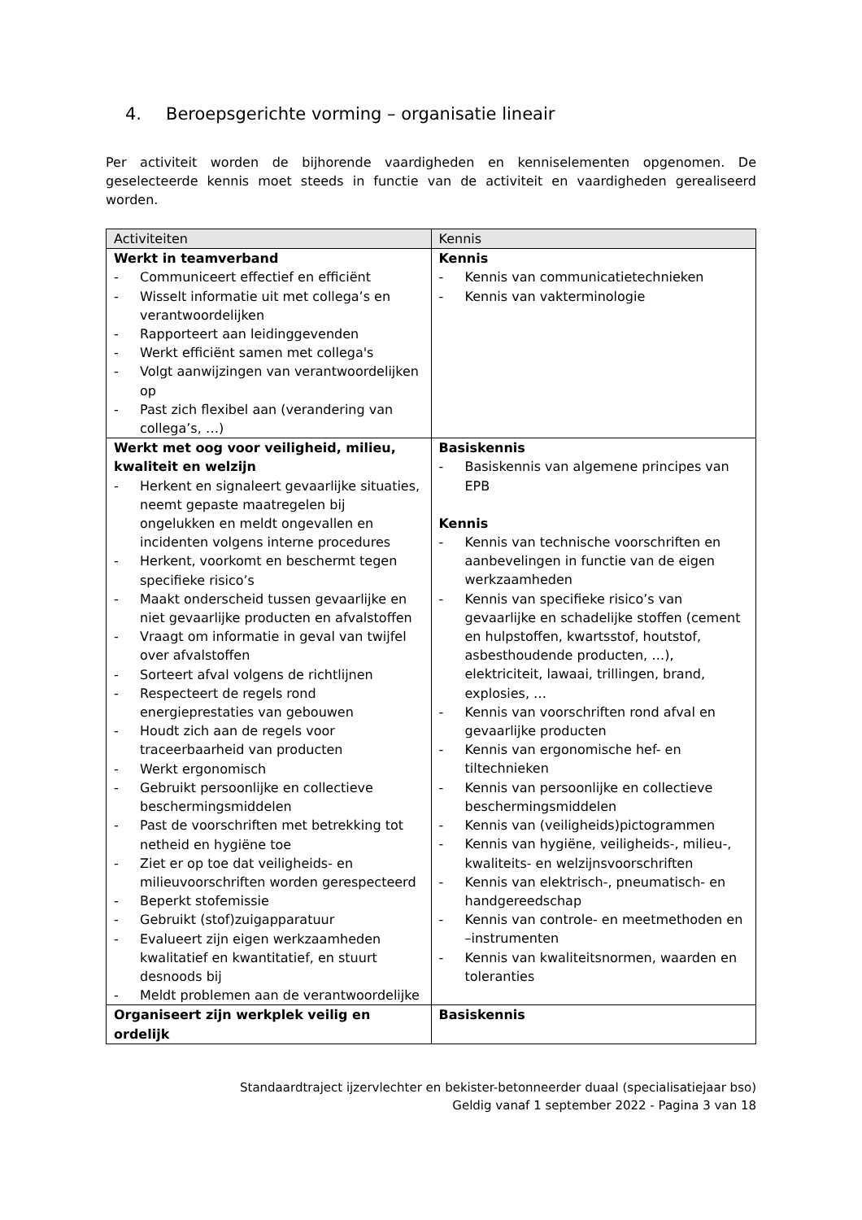4. Beroepsgerichte vorming – organisatie lineair
Per activiteit worden de bijhorende vaardigheden en kenniselementen opgenomen. De geselecteerde kennis moet steeds in functie van de activiteit en vaardigheden gerealiseerd worden.
| Activiteiten | Kennis |
| --- | --- |
| Werkt in teamverband - Communiceert effectief en efficiënt - Wisselt informatie uit met collega’s en verantwoordelijken - Rapporteert aan leidinggevenden - Werkt efficiënt samen met collega's - Volgt aanwijzingen van verantwoordelijken op - Past zich flexibel aan (verandering van collega’s, …) | Kennis - Kennis van communicatietechnieken - Kennis van vakterminologie |
| Werkt met oog voor veiligheid, milieu, kwaliteit en welzijn - Herkent en signaleert gevaarlijke situaties, neemt gepaste maatregelen bij ongelukken en meldt ongevallen en incidenten volgens interne procedures - Herkent, voorkomt en beschermt tegen specifieke risico’s - Maakt onderscheid tussen gevaarlijke en niet gevaarlijke producten en afvalstoffen - Vraagt om informatie in geval van twijfel over afvalstoffen - Sorteert afval volgens de richtlijnen - Respecteert de regels rond energieprestaties van gebouwen - Houdt zich aan de regels voor traceerbaarheid van producten - Werkt ergonomisch - Gebruikt persoonlijke en collectieve beschermingsmiddelen - Past de voorschriften met betrekking tot netheid en hygiëne toe - Ziet er op toe dat veiligheids- en milieuvoorschriften worden gerespecteerd - Beperkt stofemissie - Gebruikt (stof)zuigapparatuur - Evalueert zijn eigen werkzaamheden kwalitatief en kwantitatief, en stuurt desnoods bij - Meldt problemen aan de verantwoordelijke | Basiskennis - Basiskennis van algemene principes van EPB Kennis - Kennis van technische voorschriften en aanbevelingen in functie van de eigen werkzaamheden - Kennis van specifieke risico’s van gevaarlijke en schadelijke stoffen (cement en hulpstoffen, kwartsstof, houtstof, asbesthoudende producten, …), elektriciteit, lawaai, trillingen, brand, explosies, … - Kennis van voorschriften rond afval en gevaarlijke producten - Kennis van ergonomische hef- en tiltechnieken - Kennis van persoonlijke en collectieve beschermingsmiddelen - Kennis van (veiligheids)pictogrammen - Kennis van hygiëne, veiligheids-, milieu-, kwaliteits- en welzijnsvoorschriften - Kennis van elektrisch-, pneumatisch- en handgereedschap - Kennis van controle- en meetmethoden en –instrumenten - Kennis van kwaliteitsnormen, waarden en toleranties |
| Organiseert zijn werkplek veilig en ordelijk | Basiskennis |
Standaardtraject ijzervlechter en bekister-betonneerder duaal (specialisatiejaar bso)
Geldig vanaf 1 september 2022 - Pagina 3 van 18